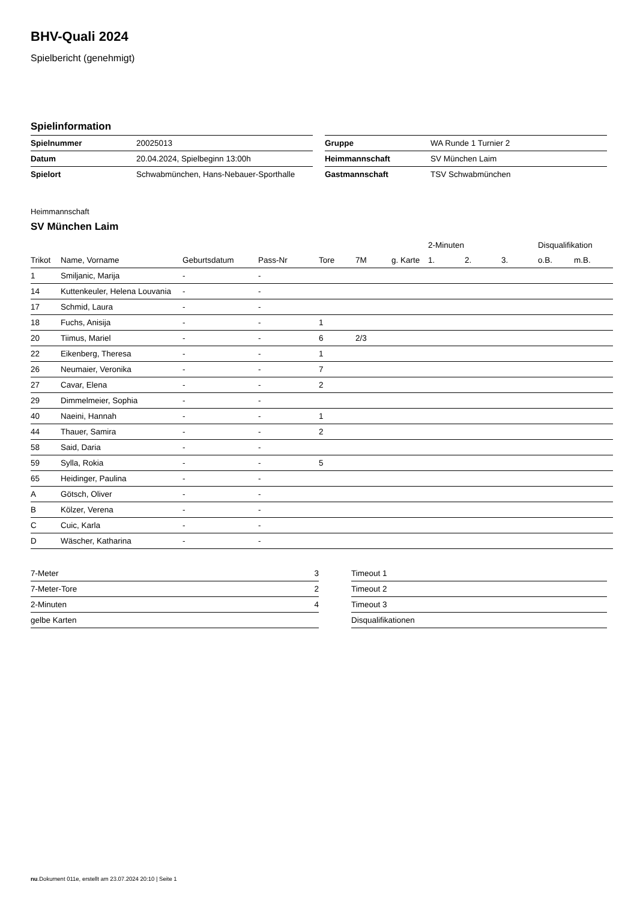BHV-Quali 2024
Spielbericht (genehmigt)
Spielinformation
| Spielnummer | 20025013 |
| Datum | 20.04.2024, Spielbeginn 13:00h |
| Spielort | Schwabmünchen, Hans-Nebauer-Sporthalle |
| Gruppe | WA Runde 1 Turnier 2 |
| Heimmannschaft | SV München Laim |
| Gastmannschaft | TSV Schwabmünchen |
Heimmannschaft
SV München Laim
| | | | | | | | 2-Minuten | | | Disqualifikation | |
| --- | --- | --- | --- | --- | --- | --- | --- | --- | --- | --- | --- |
| Trikot | Name, Vorname | Geburtsdatum | Pass-Nr | Tore | 7M | g. Karte | 1. | 2. | 3. | o.B. | m.B. |
| 1 | Smiljanic, Marija | - | - | | | | | | | | |
| 14 | Kuttenkeuler, Helena Louvania | - | - | | | | | | | | |
| 17 | Schmid, Laura | - | - | | | | | | | | |
| 18 | Fuchs, Anisija | - | - | 1 | | | | | | | |
| 20 | Tiimus, Mariel | - | - | 6 | 2/3 | | | | | | |
| 22 | Eikenberg, Theresa | - | - | 1 | | | | | | | |
| 26 | Neumaier, Veronika | - | - | 7 | | | | | | | |
| 27 | Cavar, Elena | - | - | 2 | | | | | | | |
| 29 | Dimmelmeier, Sophia | - | - | | | | | | | | |
| 40 | Naeini, Hannah | - | - | 1 | | | | | | | |
| 44 | Thauer, Samira | - | - | 2 | | | | | | | |
| 58 | Said, Daria | - | - | | | | | | | | |
| 59 | Sylla, Rokia | - | - | 5 | | | | | | | |
| 65 | Heidinger, Paulina | - | - | | | | | | | | |
| A | Götsch, Oliver | - | - | | | | | | | | |
| B | Kölzer, Verena | - | - | | | | | | | | |
| C | Cuic, Karla | - | - | | | | | | | | |
| D | Wäscher, Katharina | - | - | | | | | | | | |
| 7-Meter | 3 |
| 7-Meter-Tore | 2 |
| 2-Minuten | 4 |
| gelbe Karten | |
| Timeout 1 |
| Timeout 2 |
| Timeout 3 |
| Disqualifikationen |
nu.Dokument 011e, erstellt am 23.07.2024 20:10 | Seite 1